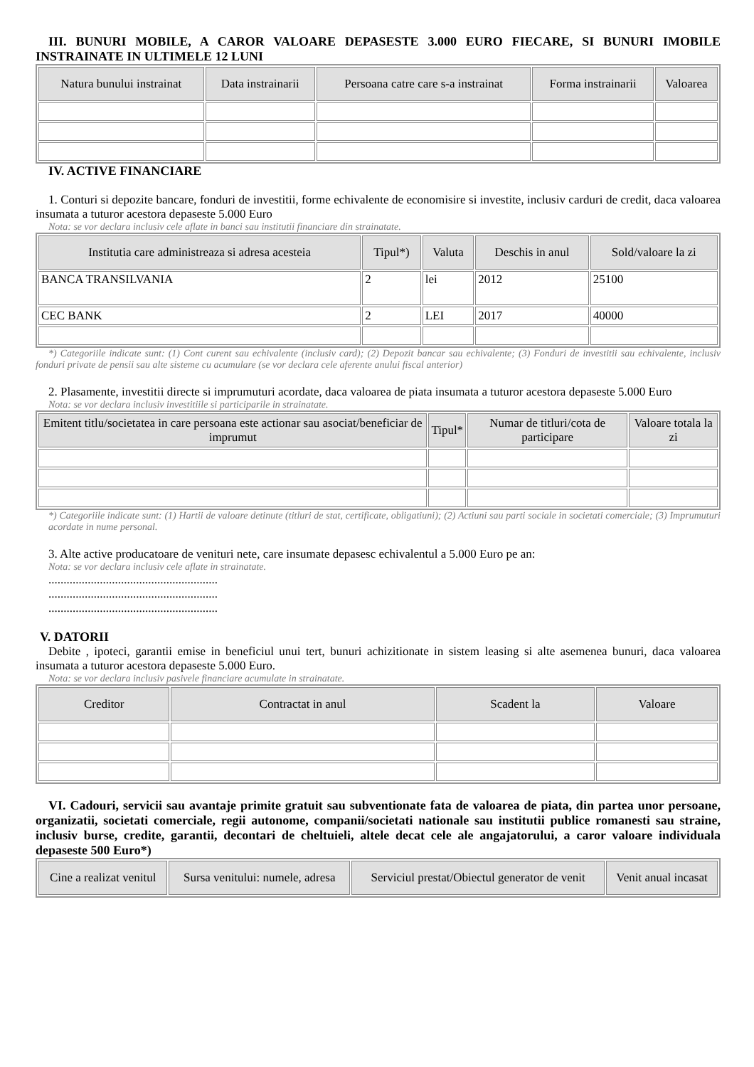III. BUNURI MOBILE, A CAROR VALOARE DEPASESTE 3.000 EURO FIECARE, SI BUNURI IMOBILE INSTRAINATE IN ULTIMELE 12 LUNI
| Natura bunului instrainat | Data instrainarii | Persoana catre care s-a instrainat | Forma instrainarii | Valoarea |
| --- | --- | --- | --- | --- |
IV. ACTIVE FINANCIARE
1. Conturi si depozite bancare, fonduri de investitii, forme echivalente de economisire si investite, inclusiv carduri de credit, daca valoarea insumata a tuturor acestora depaseste 5.000 Euro
Nota: se vor declara inclusiv cele aflate in banci sau institutii financiare din strainatate.
| Institutia care administreaza si adresa acesteia | Tipul*) | Valuta | Deschis in anul | Sold/valoare la zi |
| --- | --- | --- | --- | --- |
| BANCA TRANSILVANIA | 2 | lei | 2012 | 25100 |
| CEC BANK | 2 | LEI | 2017 | 40000 |
*) Categoriile indicate sunt: (1) Cont curent sau echivalente (inclusiv card); (2) Depozit bancar sau echivalente; (3) Fonduri de investitii sau echivalente, inclusiv fonduri private de pensii sau alte sisteme cu acumulare (se vor declara cele aferente anului fiscal anterior)
2. Plasamente, investitii directe si imprumuturi acordate, daca valoarea de piata insumata a tuturor acestora depaseste 5.000 Euro
Nota: se vor declara inclusiv investitiile si participarile in strainatate.
| Emitent titlu/societatea in care persoana este actionar sau asociat/beneficiar de imprumut | Tipul* | Numar de titluri/cota de participare | Valoare totala la zi |
| --- | --- | --- | --- |
*) Categoriile indicate sunt: (1) Hartii de valoare detinute (titluri de stat, certificate, obligatiuni); (2) Actiuni sau parti sociale in societati comerciale; (3) Imprumuturi acordate in nume personal.
3. Alte active producatoare de venituri nete, care insumate depasesc echivalentul a 5.000 Euro pe an:
Nota: se vor declara inclusiv cele aflate in strainatate.
........................................................
........................................................
........................................................
V. DATORII
Debite , ipoteci, garantii emise in beneficiul unui tert, bunuri achizitionate in sistem leasing si alte asemenea bunuri, daca valoarea insumata a tuturor acestora depaseste 5.000 Euro.
Nota: se vor declara inclusiv pasivele financiare acumulate in strainatate.
| Creditor | Contractat in anul | Scadent la | Valoare |
| --- | --- | --- | --- |
VI. Cadouri, servicii sau avantaje primite gratuit sau subventionate fata de valoarea de piata, din partea unor persoane, organizatii, societati comerciale, regii autonome, companii/societati nationale sau institutii publice romanesti sau straine, inclusiv burse, credite, garantii, decontari de cheltuieli, altele decat cele ale angajatorului, a caror valoare individuala depaseste 500 Euro*)
| Cine a realizat venitul | Sursa venitului: numele, adresa | Serviciul prestat/Obiectul generator de venit | Venit anual incasat |
| --- | --- | --- | --- |